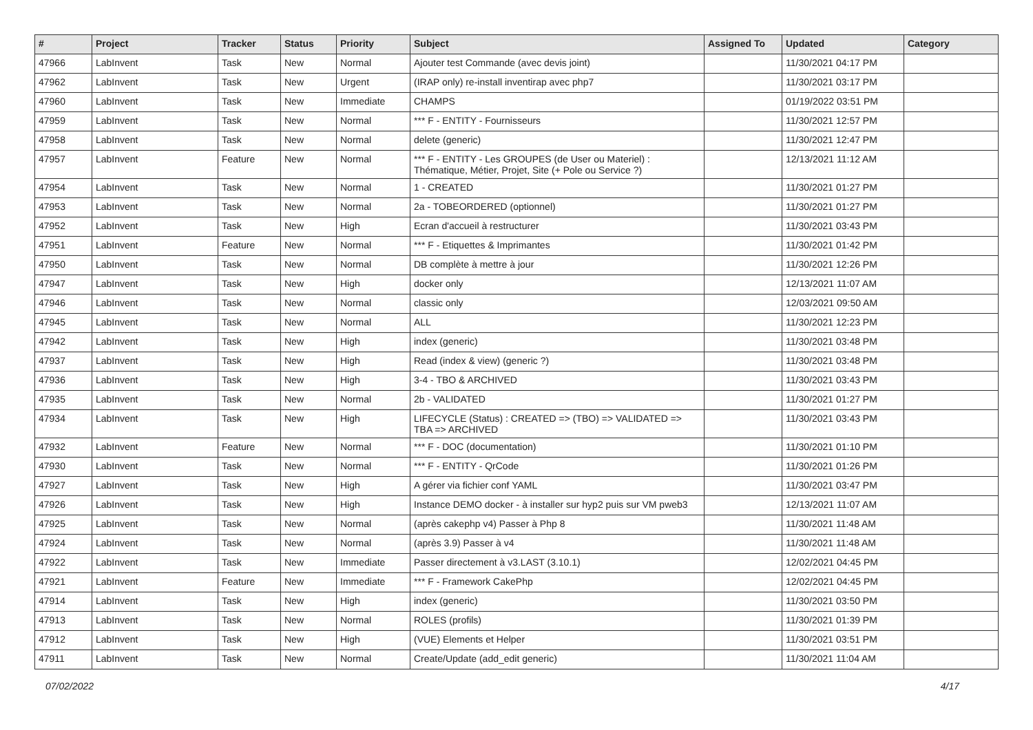| # | Project | Tracker | Status | Priority | Subject | Assigned To | Updated | Category |
| --- | --- | --- | --- | --- | --- | --- | --- | --- |
| 47966 | LabInvent | Task | New | Normal | Ajouter test Commande (avec devis joint) | | 11/30/2021 04:17 PM | |
| 47962 | LabInvent | Task | New | Urgent | (IRAP only) re-install inventirap avec php7 | | 11/30/2021 03:17 PM | |
| 47960 | LabInvent | Task | New | Immediate | CHAMPS | | 01/19/2022 03:51 PM | |
| 47959 | LabInvent | Task | New | Normal | *** F - ENTITY - Fournisseurs | | 11/30/2021 12:57 PM | |
| 47958 | LabInvent | Task | New | Normal | delete (generic) | | 11/30/2021 12:47 PM | |
| 47957 | LabInvent | Feature | New | Normal | *** F - ENTITY - Les GROUPES (de User ou Materiel) : Thématique, Métier, Projet, Site (+ Pole ou Service ?) | | 12/13/2021 11:12 AM | |
| 47954 | LabInvent | Task | New | Normal | 1 - CREATED | | 11/30/2021 01:27 PM | |
| 47953 | LabInvent | Task | New | Normal | 2a - TOBEORDERED (optionnel) | | 11/30/2021 01:27 PM | |
| 47952 | LabInvent | Task | New | High | Ecran d'accueil à restructurer | | 11/30/2021 03:43 PM | |
| 47951 | LabInvent | Feature | New | Normal | *** F - Etiquettes & Imprimantes | | 11/30/2021 01:42 PM | |
| 47950 | LabInvent | Task | New | Normal | DB complète à mettre à jour | | 11/30/2021 12:26 PM | |
| 47947 | LabInvent | Task | New | High | docker only | | 12/13/2021 11:07 AM | |
| 47946 | LabInvent | Task | New | Normal | classic only | | 12/03/2021 09:50 AM | |
| 47945 | LabInvent | Task | New | Normal | ALL | | 11/30/2021 12:23 PM | |
| 47942 | LabInvent | Task | New | High | index (generic) | | 11/30/2021 03:48 PM | |
| 47937 | LabInvent | Task | New | High | Read (index & view) (generic ?) | | 11/30/2021 03:48 PM | |
| 47936 | LabInvent | Task | New | High | 3-4 - TBO & ARCHIVED | | 11/30/2021 03:43 PM | |
| 47935 | LabInvent | Task | New | Normal | 2b - VALIDATED | | 11/30/2021 01:27 PM | |
| 47934 | LabInvent | Task | New | High | LIFECYCLE (Status) : CREATED => (TBO) => VALIDATED => TBA => ARCHIVED | | 11/30/2021 03:43 PM | |
| 47932 | LabInvent | Feature | New | Normal | *** F - DOC (documentation) | | 11/30/2021 01:10 PM | |
| 47930 | LabInvent | Task | New | Normal | *** F - ENTITY - QrCode | | 11/30/2021 01:26 PM | |
| 47927 | LabInvent | Task | New | High | A gérer via fichier conf YAML | | 11/30/2021 03:47 PM | |
| 47926 | LabInvent | Task | New | High | Instance DEMO docker - à installer sur hyp2 puis sur VM pweb3 | | 12/13/2021 11:07 AM | |
| 47925 | LabInvent | Task | New | Normal | (après cakephp v4) Passer à Php 8 | | 11/30/2021 11:48 AM | |
| 47924 | LabInvent | Task | New | Normal | (après 3.9) Passer à v4 | | 11/30/2021 11:48 AM | |
| 47922 | LabInvent | Task | New | Immediate | Passer directement à v3.LAST (3.10.1) | | 12/02/2021 04:45 PM | |
| 47921 | LabInvent | Feature | New | Immediate | *** F - Framework CakePhp | | 12/02/2021 04:45 PM | |
| 47914 | LabInvent | Task | New | High | index (generic) | | 11/30/2021 03:50 PM | |
| 47913 | LabInvent | Task | New | Normal | ROLES (profils) | | 11/30/2021 01:39 PM | |
| 47912 | LabInvent | Task | New | High | (VUE) Elements et Helper | | 11/30/2021 03:51 PM | |
| 47911 | LabInvent | Task | New | Normal | Create/Update (add_edit generic) | | 11/30/2021 11:04 AM | |
07/02/2022 4/17